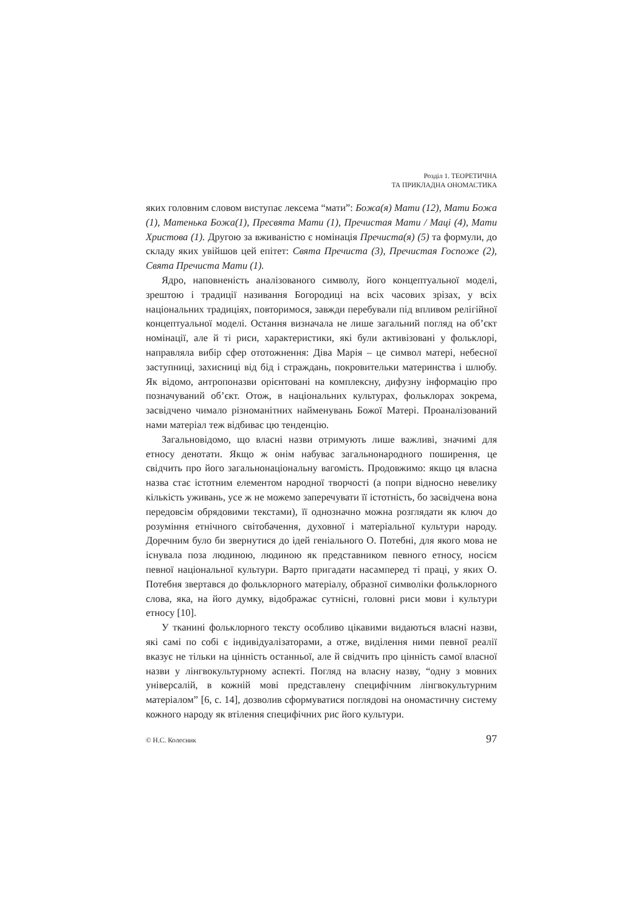Розділ 1. ТЕОРЕТИЧНА
ТА ПРИКЛАДНА ОНОМАСТИКА
яких головним словом виступає лексема “мати”: Божа(я) Мати (12), Мати Божа (1), Матенька Божа(1), Пресвята Мати (1), Пречистая Мати / Маці (4), Мати Христова (1). Другою за вживаністю є номінація Пречиста(я) (5) та формули, до складу яких увійшов цей епітет: Свята Пречиста (3), Пречистая Госпоже (2), Свята Пречиста Мати (1).
Ядро, наповненість аналізованого символу, його концептуальної моделі, зрештою і традиції називання Богородиці на всіх часових зрізах, у всіх національних традиціях, повторимося, завжди перебували під впливом релігійної концептуальної моделі. Остання визначала не лише загальний погляд на об’єкт номінації, але й ті риси, характеристики, які були активізовані у фольклорі, направляла вибір сфер ототожнення: Діва Марія – це символ матері, небесної заступниці, захисниці від бід і страждань, покровительки материнства і шлюбу. Як відомо, антропоназви орієнтовані на комплексну, дифузну інформацію про позначуваний об’єкт. Отож, в національних культурах, фольклорах зокрема, засвідчено чимало різноманітних найменувань Божої Матері. Проаналізований нами матеріал теж відбиває цю тенденцію.
Загальновідомо, що власні назви отримують лише важливі, значимі для етносу денотати. Якщо ж онім набуває загальнонародного поширення, це свідчить про його загальнонаціональну вагомість. Продовжимо: якщо ця власна назва стає істотним елементом народної творчості (а попри відносно невелику кількість уживань, усе ж не можемо заперечувати її істотність, бо засвідчена вона передовсім обрядовими текстами), її однозначно можна розглядати як ключ до розуміння етнічного світобачення, духовної і матеріальної культури народу. Доречним було би звернутися до ідей геніального О. Потебні, для якого мова не існувала поза людиною, людиною як представником певного етносу, носієм певної національної культури. Варто пригадати насамперед ті праці, у яких О. Потебня звертався до фольклорного матеріалу, образної символіки фольклорного слова, яка, на його думку, відображає сутнісні, головні риси мови і культури етносу [10].
У тканині фольклорного тексту особливо цікавими видаються власні назви, які самі по собі є індивідуалізаторами, а отже, виділення ними певної реалії вказує не тільки на цінність останньої, але й свідчить про цінність самої власної назви у лінгвокультурному аспекті. Погляд на власну назву, “одну з мовних універсалій, в кожній мові представлену специфічним лінгвокультурним матеріалом” [6, с. 14], дозволив сформуватися поглядові на ономастичну систему кожного народу як втілення специфічних рис його культури.
© Н.С. Колесник 97